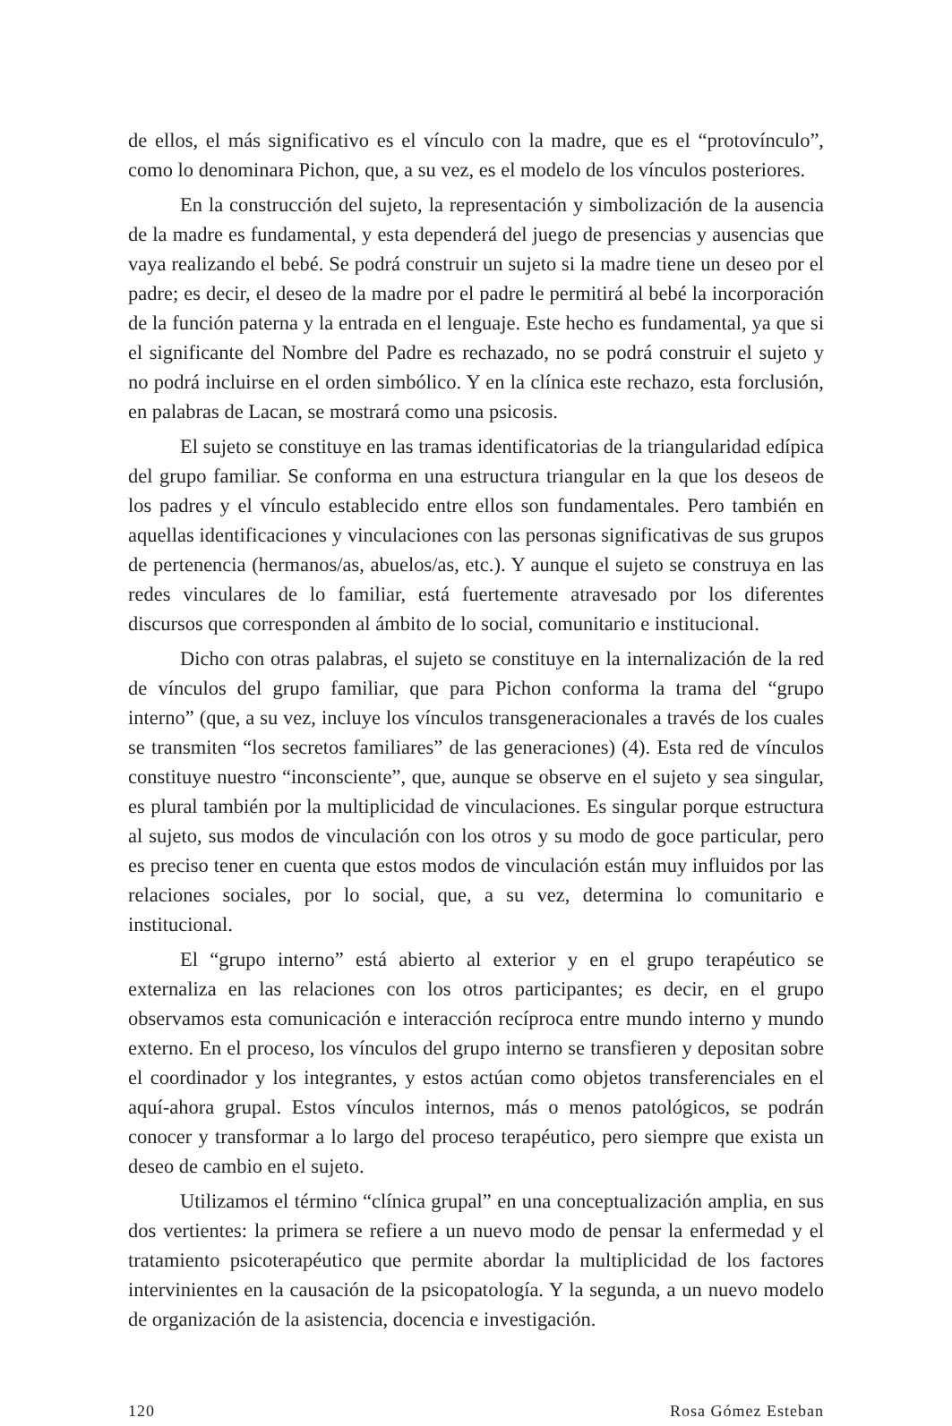de ellos, el más significativo es el vínculo con la madre, que es el “protovínculo”, como lo denominara Pichon, que, a su vez, es el modelo de los vínculos posteriores.
En la construcción del sujeto, la representación y simbolización de la ausencia de la madre es fundamental, y esta dependerá del juego de presencias y ausencias que vaya realizando el bebé. Se podrá construir un sujeto si la madre tiene un deseo por el padre; es decir, el deseo de la madre por el padre le permitirá al bebé la incorporación de la función paterna y la entrada en el lenguaje. Este hecho es fundamental, ya que si el significante del Nombre del Padre es rechazado, no se podrá construir el sujeto y no podrá incluirse en el orden simbólico. Y en la clínica este rechazo, esta forclusión, en palabras de Lacan, se mostrará como una psicosis.
El sujeto se constituye en las tramas identificatorias de la triangularidad edípica del grupo familiar. Se conforma en una estructura triangular en la que los deseos de los padres y el vínculo establecido entre ellos son fundamentales. Pero también en aquellas identificaciones y vinculaciones con las personas significativas de sus grupos de pertenencia (hermanos/as, abuelos/as, etc.). Y aunque el sujeto se construya en las redes vinculares de lo familiar, está fuertemente atravesado por los diferentes discursos que corresponden al ámbito de lo social, comunitario e institucional.
Dicho con otras palabras, el sujeto se constituye en la internalización de la red de vínculos del grupo familiar, que para Pichon conforma la trama del “grupo interno” (que, a su vez, incluye los vínculos transgeneracionales a través de los cuales se transmiten “los secretos familiares” de las generaciones) (4). Esta red de vínculos constituye nuestro “inconsciente”, que, aunque se observe en el sujeto y sea singular, es plural también por la multiplicidad de vinculaciones. Es singular porque estructura al sujeto, sus modos de vinculación con los otros y su modo de goce particular, pero es preciso tener en cuenta que estos modos de vinculación están muy influidos por las relaciones sociales, por lo social, que, a su vez, determina lo comunitario e institucional.
El “grupo interno” está abierto al exterior y en el grupo terapéutico se externaliza en las relaciones con los otros participantes; es decir, en el grupo observamos esta comunicación e interacción recíproca entre mundo interno y mundo externo. En el proceso, los vínculos del grupo interno se transfieren y depositan sobre el coordinador y los integrantes, y estos actúan como objetos transferenciales en el aquí-ahora grupal. Estos vínculos internos, más o menos patológicos, se podrán conocer y transformar a lo largo del proceso terapéutico, pero siempre que exista un deseo de cambio en el sujeto.
Utilizamos el término “clínica grupal” en una conceptualización amplia, en sus dos vertientes: la primera se refiere a un nuevo modo de pensar la enfermedad y el tratamiento psicoterapéutico que permite abordar la multiplicidad de los factores intervinientes en la causación de la psicopatología. Y la segunda, a un nuevo modelo de organización de la asistencia, docencia e investigación.
120 Rosa Gómez Esteban